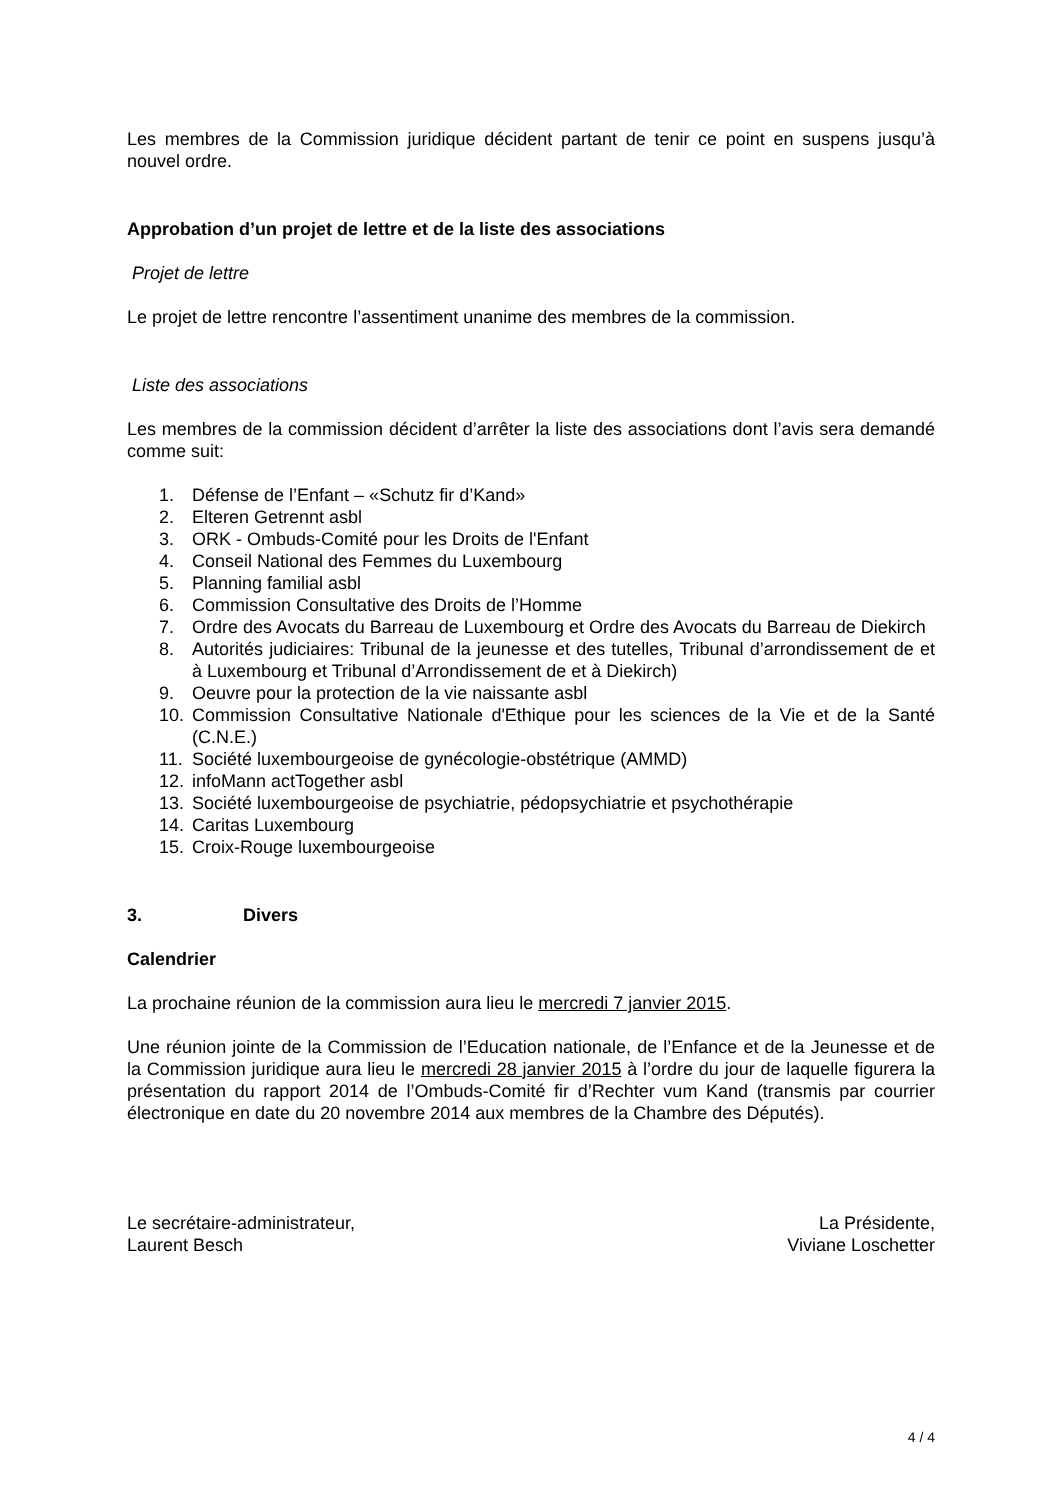Les membres de la Commission juridique décident partant de tenir ce point en suspens jusqu’à nouvel ordre.
Approbation d’un projet de lettre et de la liste des associations
Projet de lettre
Le projet de lettre rencontre l’assentiment unanime des membres de la commission.
Liste des associations
Les membres de la commission décident d’arrêter la liste des associations dont l’avis sera demandé comme suit:
1. Défense de l’Enfant – «Schutz fir d’Kand»
2. Elteren Getrennt asbl
3. ORK - Ombuds-Comité pour les Droits de l'Enfant
4. Conseil National des Femmes du Luxembourg
5. Planning familial asbl
6. Commission Consultative des Droits de l’Homme
7. Ordre des Avocats du Barreau de Luxembourg et Ordre des Avocats du Barreau de Diekirch
8. Autorités judiciaires: Tribunal de la jeunesse et des tutelles, Tribunal d’arrondissement de et à Luxembourg et Tribunal d’Arrondissement de et à Diekirch)
9. Oeuvre pour la protection de la vie naissante asbl
10. Commission Consultative Nationale d'Ethique pour les sciences de la Vie et de la Santé (C.N.E.)
11. Société luxembourgeoise de gynécologie-obstétrique (AMMD)
12. infoMann actTogether asbl
13. Société luxembourgeoise de psychiatrie, pédopsychiatrie et psychothérapie
14. Caritas Luxembourg
15. Croix-Rouge luxembourgeoise
3. Divers
Calendrier
La prochaine réunion de la commission aura lieu le mercredi 7 janvier 2015.
Une réunion jointe de la Commission de l’Education nationale, de l’Enfance et de la Jeunesse et de la Commission juridique aura lieu le mercredi 28 janvier 2015 à l’ordre du jour de laquelle figurera la présentation du rapport 2014 de l’Ombuds-Comité fir d’Rechter vum Kand (transmis par courrier électronique en date du 20 novembre 2014 aux membres de la Chambre des Députés).
Le secrétaire-administrateur,
Laurent Besch
La Présidente,
Viviane Loschetter
4 / 4